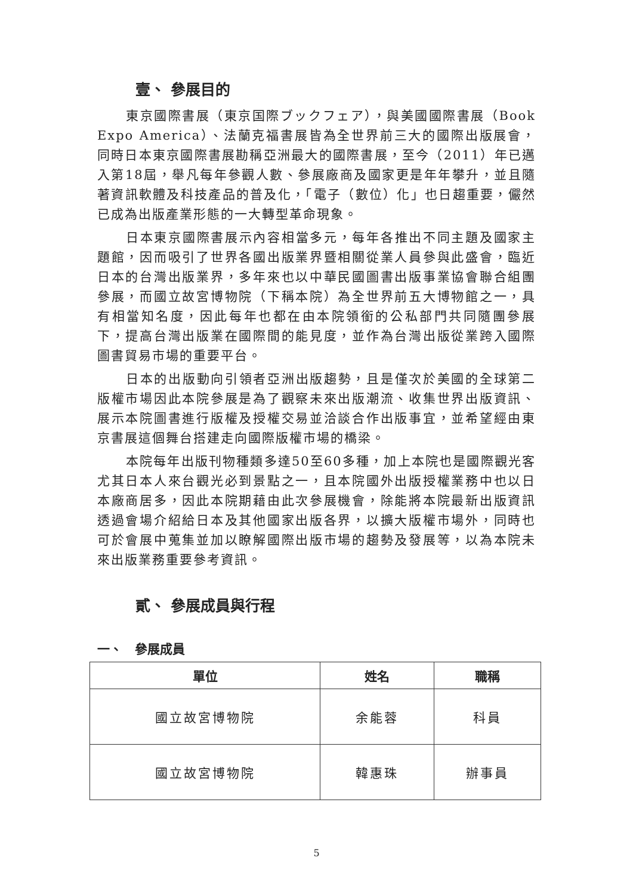壹、 參展目的
東京國際書展（東京国際ブックフェア），與美國國際書展（Book Expo America）、法蘭克福書展皆為全世界前三大的國際出版展會，同時日本東京國際書展勘稱亞洲最大的國際書展，至今（2011）年已邁入第18屆，舉凡每年參觀人數、參展廠商及國家更是年年攀升，並且隨著資訊軟體及科技產品的普及化，「電子（數位）化」也日趨重要，儼然已成為出版產業形態的一大轉型革命現象。
日本東京國際書展示內容相當多元，每年各推出不同主題及國家主題館，因而吸引了世界各國出版業界暨相關從業人員參與此盛會，臨近日本的台灣出版業界，多年來也以中華民國圖書出版事業協會聯合組團參展，而國立故宮博物院（下稱本院）為全世界前五大博物館之一，具有相當知名度，因此每年也都在由本院領銜的公私部門共同隨團參展下，提高台灣出版業在國際間的能見度，並作為台灣出版從業跨入國際圖書貿易市場的重要平台。
日本的出版動向引領者亞洲出版趨勢，且是僅次於美國的全球第二版權市場因此本院參展是為了觀察未來出版潮流、收集世界出版資訊、展示本院圖書進行版權及授權交易並洽談合作出版事宜，並希望經由東京書展這個舞台搭建走向國際版權市場的橋梁。
本院每年出版刊物種類多達50至60多種，加上本院也是國際觀光客尤其日本人來台觀光必到景點之一，且本院國外出版授權業務中也以日本廠商居多，因此本院期藉由此次參展機會，除能將本院最新出版資訊透過會場介紹給日本及其他國家出版各界，以擴大版權市場外，同時也可於會展中蒐集並加以瞭解國際出版市場的趨勢及發展等，以為本院未來出版業務重要參考資訊。
貳、 參展成員與行程
一、　參展成員
| 單位 | 姓名 | 職稱 |
| --- | --- | --- |
| 國立故宮博物院 | 余能蓉 | 科員 |
| 國立故宮博物院 | 韓惠珠 | 辦事員 |
5